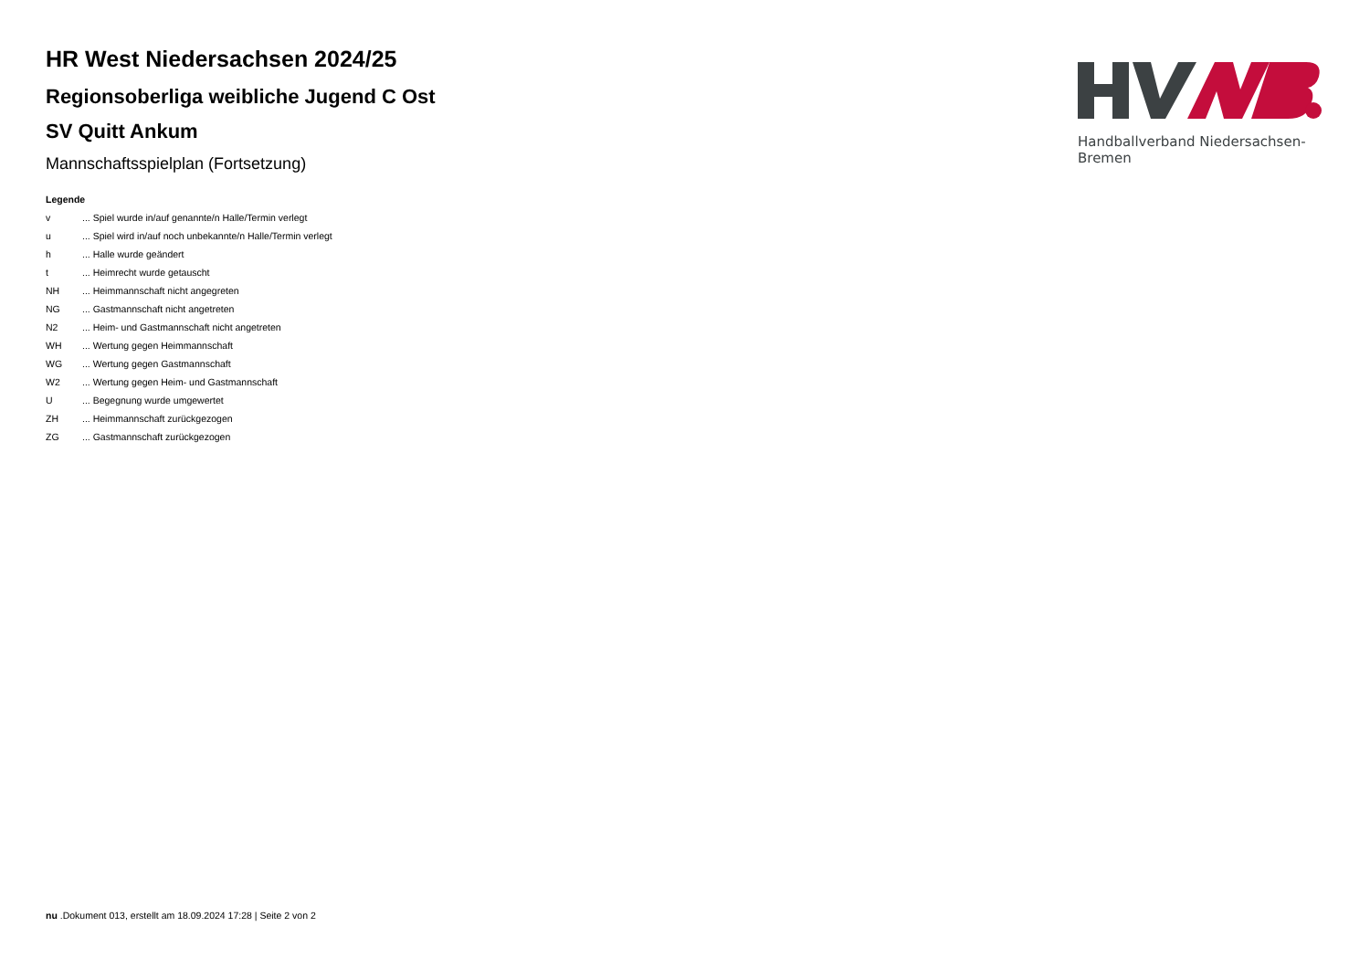HR West Niedersachsen 2024/25
Regionsoberliga weibliche Jugend C Ost
SV Quitt Ankum
Mannschaftsspielplan (Fortsetzung)
Legende
v... Spiel wurde in/auf genannte/n Halle/Termin verlegt
u... Spiel wird in/auf noch unbekannte/n Halle/Termin verlegt
h... Halle wurde geändert
t... Heimrecht wurde getauscht
NH... Heimmannschaft nicht angegreten
NG... Gastmannschaft nicht angetreten
N2... Heim- und Gastmannschaft nicht angetreten
WH... Wertung gegen Heimmannschaft
WG... Wertung gegen Gastmannschaft
W2... Wertung gegen Heim- und Gastmannschaft
U... Begegnung wurde umgewertet
ZH... Heimmannschaft zurückgezogen
ZG... Gastmannschaft zurückgezogen
Handballverband Niedersachsen-Bremen
nu .Dokument 013, erstellt am 18.09.2024 17:28 | Seite 2 von 2